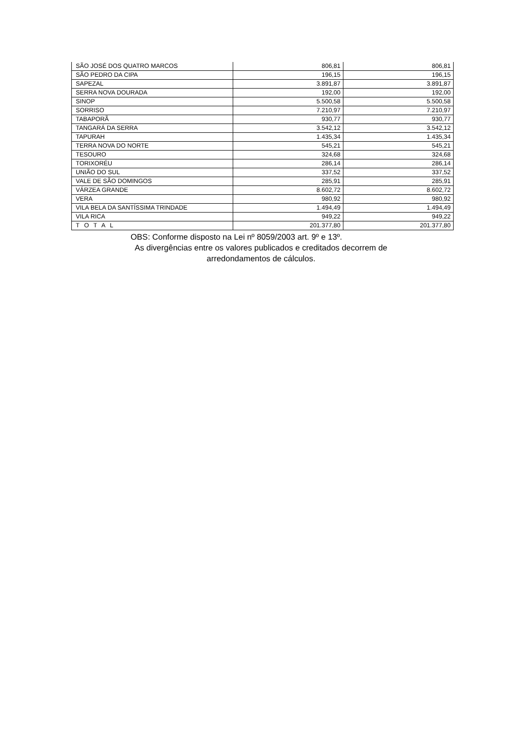| SÃO JOSÉ DOS QUATRO MARCOS | 806,81 | 806,81 |
| SÃO PEDRO DA CIPA | 196,15 | 196,15 |
| SAPEZAL | 3.891,87 | 3.891,87 |
| SERRA NOVA DOURADA | 192,00 | 192,00 |
| SINOP | 5.500,58 | 5.500,58 |
| SORRISO | 7.210,97 | 7.210,97 |
| TABAPORÃ | 930,77 | 930,77 |
| TANGARÁ DA SERRA | 3.542,12 | 3.542,12 |
| TAPURAH | 1.435,34 | 1.435,34 |
| TERRA NOVA DO NORTE | 545,21 | 545,21 |
| TESOURO | 324,68 | 324,68 |
| TORIXORÉU | 286,14 | 286,14 |
| UNIÃO DO SUL | 337,52 | 337,52 |
| VALE DE SÃO DOMINGOS | 285,91 | 285,91 |
| VÁRZEA GRANDE | 8.602,72 | 8.602,72 |
| VERA | 980,92 | 980,92 |
| VILA BELA DA SANTÍSSIMA TRINDADE | 1.494,49 | 1.494,49 |
| VILA RICA | 949,22 | 949,22 |
| T O T A L | 201.377,80 | 201.377,80 |
OBS: Conforme disposto na Lei nº 8059/2003 art. 9º e 13º.
As divergências entre os valores publicados e creditados decorrem de
arredondamentos de cálculos.